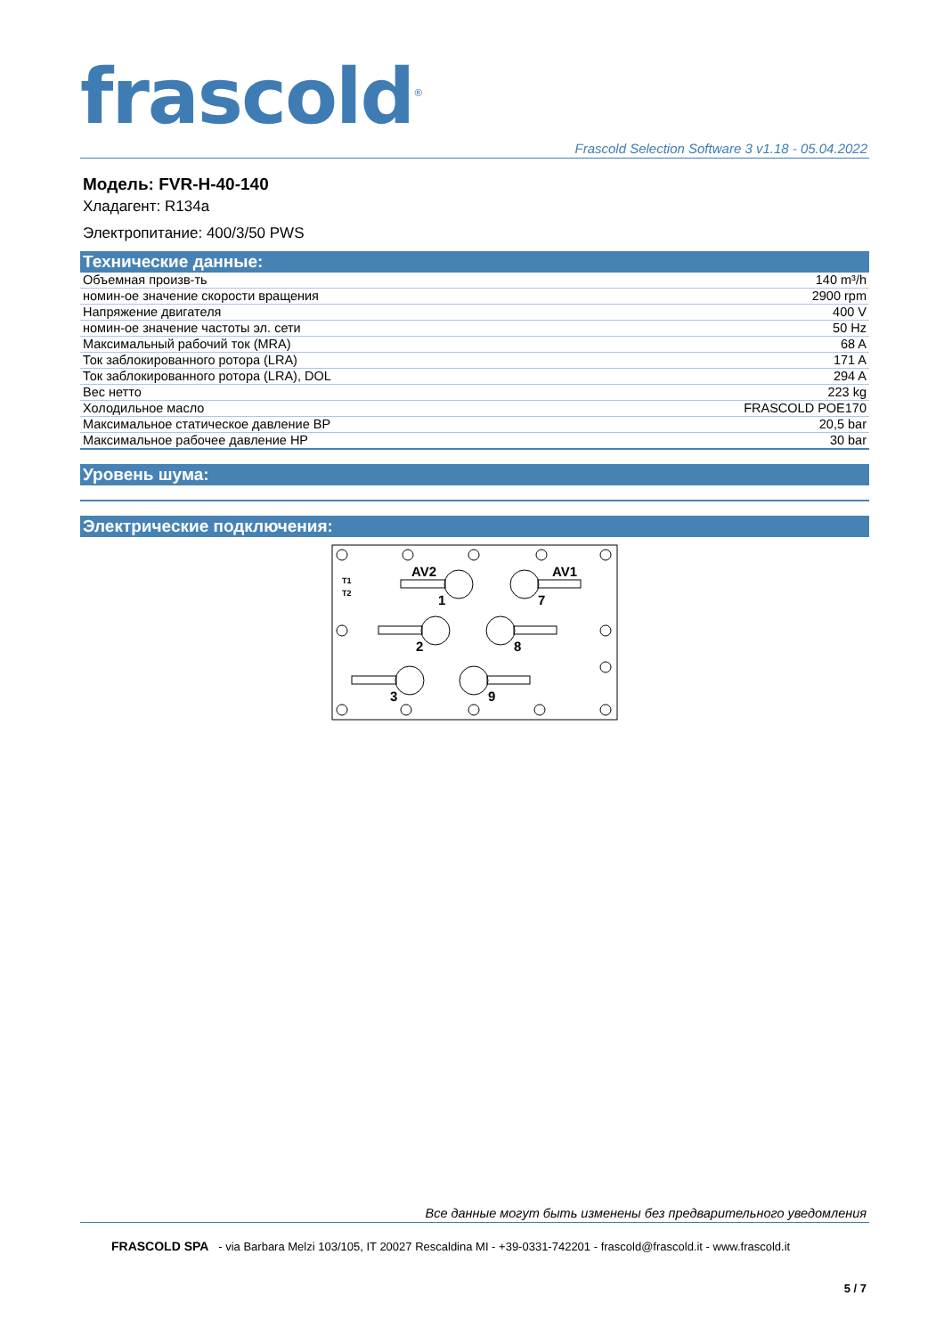frascold<sup>®</sup>
Frascold Selection Software 3 v1.18 - 05.04.2022
Модель: FVR-H-40-140
Хладагент: R134a
Электропитание: 400/3/50 PWS
Технические данные:
| Объемная произв-ть | 140 m³/h |
| номин-ое значение скорости вращения | 2900 rpm |
| Напряжение двигателя | 400 V |
| номин-ое значение частоты эл. сети | 50 Hz |
| Максимальный рабочий ток (MRA) | 68 A |
| Ток заблокированного ротора (LRA) | 171 A |
| Ток заблокированного ротора (LRA), DOL | 294 A |
| Вес нетто | 223 kg |
| Холодильное масло | FRASCOLD POE170 |
| Максимальное статическое давление BP | 20,5 bar |
| Максимальное рабочее давление HP | 30 bar |
Уровень шума:
Электрические подключения:
AV2
AV1
T1
T2
1
7
2
8
3
9
Все данные могут быть изменены без предварительного уведомления
FRASCOLD SPA - via Barbara Melzi 103/105, IT 20027 Rescaldina MI - +39-0331-742201 - frascold@frascold.it - www.frascold.it
5 / 7